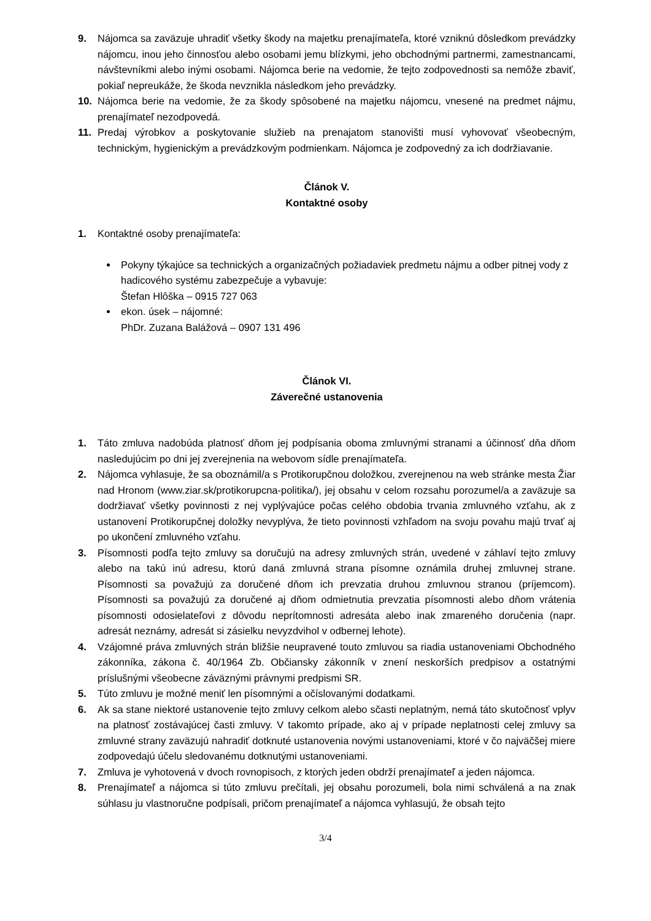9. Nájomca sa zaväzuje uhradiť všetky škody na majetku prenajímateľa, ktoré vzniknú dôsledkom prevádzky nájomcu, inou jeho činnosťou alebo osobami jemu blízkymi, jeho obchodnými partnermi, zamestnancami, návštevníkmi alebo inými osobami. Nájomca berie na vedomie, že tejto zodpovednosti sa nemôže zbaviť, pokiaľ nepreukáže, že škoda nevznikla následkom jeho prevádzky.
10. Nájomca berie na vedomie, že za škody spôsobené na majetku nájomcu, vnesené na predmet nájmu, prenajímateľ nezodpovedá.
11. Predaj výrobkov a poskytovanie služieb na prenajatom stanovišti musí vyhovovať všeobecným, technickým, hygienickým a prevádzkovým podmienkam. Nájomca je zodpovedný za ich dodržiavanie.
Článok V.
Kontaktné osoby
1. Kontaktné osoby prenajímateľa:
Pokyny týkajúce sa technických a organizačných požiadaviek predmetu nájmu a odber pitnej vody z hadicového systému zabezpečuje a vybavuje:
Štefan Hlôška – 0915 727 063
ekon. úsek – nájomné:
PhDr. Zuzana Balážová – 0907 131 496
Článok VI.
Záverečné ustanovenia
1. Táto zmluva nadobúda platnosť dňom jej podpísania oboma zmluvnými stranami a účinnosť dňa dňom nasledujúcim po dni jej zverejnenia na webovom sídle prenajímateľa.
2. Nájomca vyhlasuje, že sa oboznámil/a s Protikorupčnou doložkou, zverejnenou na web stránke mesta Žiar nad Hronom (www.ziar.sk/protikorupcna-politika/), jej obsahu v celom rozsahu porozumel/a a zaväzuje sa dodržiavať všetky povinnosti z nej vyplývajúce počas celého obdobia trvania zmluvného vzťahu, ak z ustanovení Protikorupčnej doložky nevyplýva, že tieto povinnosti vzhľadom na svoju povahu majú trvať aj po ukončení zmluvného vzťahu.
3. Písomnosti podľa tejto zmluvy sa doručujú na adresy zmluvných strán, uvedené v záhlaví tejto zmluvy alebo na takú inú adresu, ktorú daná zmluvná strana písomne oznámila druhej zmluvnej strane. Písomnosti sa považujú za doručené dňom ich prevzatia druhou zmluvnou stranou (príjemcom). Písomnosti sa považujú za doručené aj dňom odmietnutia prevzatia písomnosti alebo dňom vrátenia písomnosti odosielateľovi z dôvodu neprítomnosti adresáta alebo inak zmareného doručenia (napr. adresát neznámy, adresát si zásielku nevyzdvihol v odbernej lehote).
4. Vzájomné práva zmluvných strán bližšie neupravené touto zmluvou sa riadia ustanoveniami Obchodného zákonníka, zákona č. 40/1964 Zb. Občiansky zákonník v znení neskorších predpisov a ostatnými príslušnými všeobecne záväznými právnymi predpismi SR.
5. Túto zmluvu je možné meniť len písomnými a očíslovanými dodatkami.
6. Ak sa stane niektoré ustanovenie tejto zmluvy celkom alebo sčasti neplatným, nemá táto skutočnosť vplyv na platnosť zostávajúcej časti zmluvy. V takomto prípade, ako aj v prípade neplatnosti celej zmluvy sa zmluvné strany zaväzujú nahradiť dotknuté ustanovenia novými ustanoveniami, ktoré v čo najväčšej miere zodpovedajú účelu sledovanému dotknutými ustanoveniami.
7. Zmluva je vyhotovená v dvoch rovnopisoch, z ktorých jeden obdrží prenajímateľ a jeden nájomca.
8. Prenajímateľ a nájomca si túto zmluvu prečítali, jej obsahu porozumeli, bola nimi schválená a na znak súhlasu ju vlastnoručne podpísali, pričom prenajímateľ a nájomca vyhlasujú, že obsah tejto
3/4